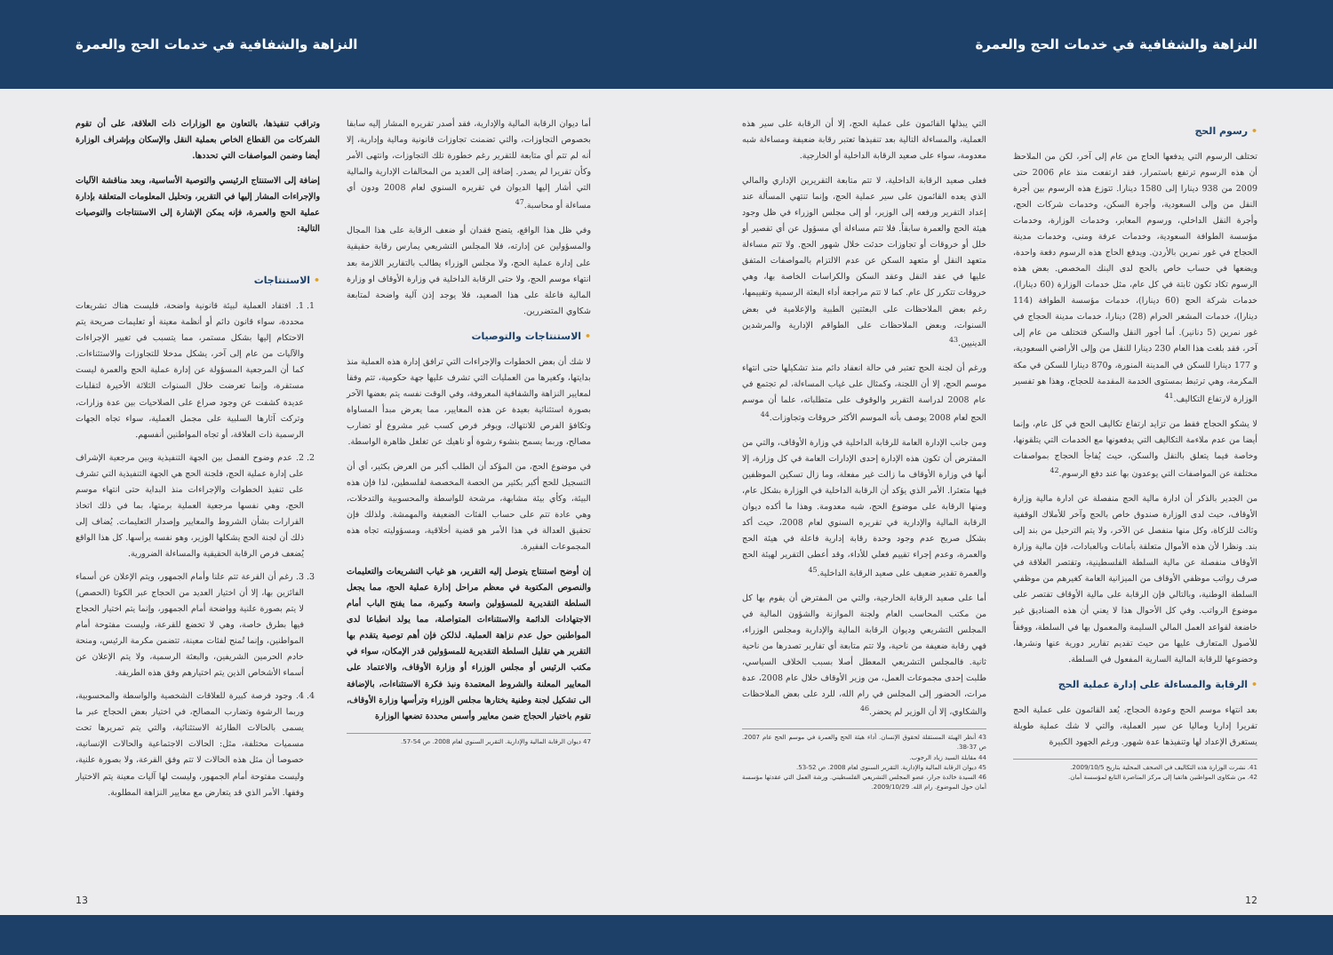النزاهة والشفافية في خدمات الحج والعمرة
النزاهة والشفافية في خدمات الحج والعمرة
• رسوم الحج
تختلف الرسوم التي يدفعها الحاج من عام إلى آخر، لكن من الملاحظ أن هذه الرسوم ترتفع باستمرار، فقد ارتفعت منذ عام 2006 حتى 2009 من 938 دينارا إلى 1580 دينارا. تتوزع هذه الرسوم بين أجرة النقل من وإلى السعودية، وأجرة السكن، وخدمات شركات الحج، وأجرة النقل الداخلي، ورسوم المعابر، وخدمات الوزارة، وخدمات مؤسسة الطوافة السعودية، وخدمات عرفة ومنى، وخدمات مدينة الحجاج في غور نمرين بالأردن. ويدفع الحاج هذه الرسوم دفعة واحدة، ويضعها في حساب خاص بالحج لدى البنك المخصص. بعض هذه الرسوم تكاد تكون ثابتة في كل عام، مثل خدمات الوزارة (60 دينارا)، خدمات شركة الحج (60 دينارا)، خدمات مؤسسة الطوافة (114 دينارا)، خدمات المشعر الحرام (28) دينارا، خدمات مدينة الحجاج في غور نمرين (5 دنانير). أما أجور النقل والسكن فتختلف من عام إلى آخر، فقد بلغت هذا العام 230 دينارا للنقل من وإلى الأراضي السعودية، و 177 دينارا للسكن في المدينة المنورة، و870 دينارا للسكن في مكة المكرمة، وهي ترتبط بمستوى الخدمة المقدمة للحجاج، وهذا هو تفسير الوزارة لارتفاع التكاليف.<sup>41</sup>
لا يشكو الحجاج فقط من تزايد ارتفاع تكاليف الحج في كل عام، وإنما أيضا من عدم ملاءمة التكاليف التي يدفعونها مع الخدمات التي يتلقونها، وخاصة فيما يتعلق بالنقل والسكن، حيث يُفاجأ الحجاج بمواصفات مختلفة عن المواصفات التي يوعدون بها عند دفع الرسوم.<sup>42</sup>
من الجدير بالذكر أن ادارة مالية الحج منفصلة عن ادارة مالية وزارة الأوقاف، حيث لدى الوزارة صندوق خاص بالحج وآخر للأملاك الوقفية وثالث للزكاة، وكل منها منفصل عن الآخر، ولا يتم الترحيل من بند إلى بند. ونظرا لأن هذه الأموال متعلقة بأمانات وبالعبادات، فإن مالية وزارة الأوقاف منفصلة عن مالية السلطة الفلسطينية، وتقتصر العلاقة في صرف رواتب موظفي الأوقاف من الميزانية العامة كغيرهم من موظفي السلطة الوطنية، وبالتالي فإن الرقابة على مالية الأوقاف تقتصر على موضوع الرواتب. وفي كل الأحوال هذا لا يعني أن هذه الصناديق غير خاضعة لقواعد العمل المالي السليمة والمعمول بها في السلطة، ووفقاً للأصول المتعارف عليها من حيث تقديم تقارير دورية عنها ونشرها، وخضوعها للرقابة المالية السارية المفعول في السلطة.
• الرقابة والمساءلة على إدارة عملية الحج
بعد انتهاء موسم الحج وعودة الحجاج، يُعد القائمون على عملية الحج تقريرا إداريا وماليا عن سير العملية، والتي لا شك عملية طويلة يستغرق الإعداد لها وتنفيذها عدة شهور. ورغم الجهود الكبيرة
41. نشرت الوزارة هذه التكاليف في الصحف المحلية بتاريخ 2009/10/5.
42. من شكاوى المواطنين هاتفيا إلى مركز المناصرة التابع لمؤسسة أمان.
التي يبذلها القائمون على عملية الحج، إلا أن الرقابة على سير هذه العملية، والمساءلة التالية بعد تنفيذها تعتبر رقابة ضعيفة ومساءلة شبه معدومة، سواء على صعيد الرقابة الداخلية أو الخارجية.
فعلى صعيد الرقابة الداخلية، لا تتم متابعة التقريرين الإداري والمالي الذي يعده القائمون على سير عملية الحج، وإنما تنتهي المسألة عند إعداد التقرير ورفعه إلى الوزير، أو إلى مجلس الوزراء في ظل وجود هيئة الحج والعمرة سابقاً. فلا تتم مساءلة أي مسؤول عن أي تقصير أو خلل أو خروقات أو تجاوزات حدثت خلال شهور الحج. ولا تتم مساءلة متعهد النقل أو متعهد السكن عن عدم الالتزام بالمواصفات المتفق عليها في عقد النقل وعقد السكن والكراسات الخاصة بها، وهي خروقات تتكرر كل عام. كما لا تتم مراجعة أداء البعثة الرسمية وتقييمها، رغم بعض الملاحظات على البعثتين الطبية والإعلامية في بعض السنوات، وبعض الملاحظات على الطواقم الإدارية والمرشدين الدينيين.<sup>43</sup>
ورغم أن لجنة الحج تعتبر في حالة انعقاد دائم منذ تشكيلها حتى انتهاء موسم الحج، إلا أن اللجنة، وكمثال على غياب المساءلة، لم تجتمع في عام 2008 لدراسة التقرير والوقوف على متطلباته، علما أن موسم الحج لعام 2008 يوصف بأنه الموسم الأكثر خروقات وتجاوزات.<sup>44</sup>
ومن جانب الإدارة العامة للرقابة الداخلية في وزارة الأوقاف، والتي من المفترض أن تكون هذه الإدارة إحدى الإدارات العامة في كل وزارة، إلا أنها في وزارة الأوقاف ما زالت غير مفعلة، وما زال تسكين الموظفين فيها متعثرا. الأمر الذي يؤكد أن الرقابة الداخلية في الوزارة بشكل عام، ومنها الرقابة على موضوع الحج، شبه معدومة. وهذا ما أكده ديوان الرقابة المالية والإدارية في تقريره السنوي لعام 2008، حيث أكد بشكل صريح عدم وجود وحدة رقابة إدارية فاعلة في هيئة الحج والعمرة، وعدم إجراء تقييم فعلي للأداء، وقد أعطى التقرير لهيئة الحج والعمرة تقدير ضعيف على صعيد الرقابة الداخلية.<sup>45</sup>
أما على صعيد الرقابة الخارجية، والتي من المفترض أن يقوم بها كل من مكتب المحاسب العام ولجنة الموازنة والشؤون المالية في المجلس التشريعي وديوان الرقابة المالية والإدارية ومجلس الوزراء، فهي رقابة ضعيفة من ناحية، ولا تتم متابعة أي تقارير تصدرها من ناحية ثانية. فالمجلس التشريعي المعطل أصلا بسبب الخلاف السياسي، طلبت إحدى مجموعات العمل، من وزير الأوقاف خلال عام 2008، عدة مرات، الحضور إلى المجلس في رام الله، للرد على بعض الملاحظات والشكاوي، إلا أن الوزير لم يحضر.<sup>46</sup>
43 أنظر الهيئة المستقلة لحقوق الإنسان. أداء هيئة الحج والعمرة في موسم الحج عام 2007. ص 37-38.
44 مقابلة السيد زياد الرجوب.
45 ديوان الرقابة المالية والإدارية. التقرير السنوي لعام 2008. ص 52-53.
46 السيدة خالدة جرار، عضو المجلس التشريعي الفلسطيني. ورشة العمل التي عقدتها مؤسسة أمان حول الموضوع. رام الله. 2009/10/29.
12
أما ديوان الرقابة المالية والإدارية، فقد أصدر تقريره المشار إليه سابقا بخصوص التجاوزات، والتي تضمنت تجاوزات قانونية ومالية وإدارية، إلا أنه لم تتم أي متابعة للتقرير رغم خطورة تلك التجاوزات، وانتهى الأمر وكأن تقريرا لم يصدر. إضافة إلى العديد من المخالفات الإدارية والمالية التي أشار إليها الديوان في تقريره السنوي لعام 2008 ودون أي مساءلة أو محاسبة.<sup>47</sup>
وفي ظل هذا الواقع، يتضح فقدان أو ضعف الرقابة على هذا المجال والمسؤولين عن إدارته، فلا المجلس التشريعي يمارس رقابة حقيقية على إدارة عملية الحج، ولا مجلس الوزراء يطالب بالتقارير اللازمة بعد انتهاء موسم الحج، ولا حتى الرقابة الداخلية في وزارة الأوقاف او وزارة المالية فاعلة على هذا الصعيد، فلا يوجد إذن آلية واضحة لمتابعة شكاوي المتضررين.
• الاستنتاجات والتوصيات
لا شك أن بعض الخطوات والإجراءات التي ترافق إدارة هذه العملية منذ بدايتها، وكغيرها من العمليات التي تشرف عليها جهة حكومية، تتم وفقا لمعايير النزاهة والشفافية المعروفة، وفي الوقت نفسه يتم بعضها الآخر بصورة استثنائية بعيدة عن هذه المعايير، مما يعرض مبدأ المساواة وتكافؤ الفرص للانتهاك، ويوفر فرص كسب غير مشروع أو تضارب مصالح، وربما يسمح بنشوء رشوة أو ناهيك عن تغلغل ظاهرة الواسطة.
في موضوع الحج، من المؤكد أن الطلب أكبر من العرض بكثير، أي أن التسجيل للحج أكبر بكثير من الحصة المخصصة لفلسطين، لذا فإن هذه البيئة، وكأي بيئة مشابهة، مرشحة للواسطة والمحسوبية والتدخلات، وهي عادة تتم على حساب الفئات الضعيفة والمهمشة. ولذلك فإن تحقيق العدالة في هذا الأمر هو قضية أخلاقية، ومسؤوليته تجاه هذه المجموعات الفقيرة.
إن أوضح استنتاج يتوصل إليه التقرير، هو غياب التشريعات والتعليمات والنصوص المكتوبة في معظم مراحل إدارة عملية الحج، مما يجعل السلطة التقديرية للمسؤولين واسعة وكبيرة، مما يفتح الباب أمام الاجتهادات الدائمة والاستثناءات المتواصلة، مما يولد انطباعا لدى المواطنين حول عدم نزاهة العملية. لذلكن فإن أهم توصية يتقدم بها التقرير هي تقليل السلطة التقديرية للمسؤولين قدر الإمكان، سواء في مكتب الرئيس أو مجلس الوزراء أو وزارة الأوقاف، والاعتماد على المعايير المعلنة والشروط المعتمدة ونبذ فكرة الاستثناءات، بالإضافة الى تشكيل لجنة وطنية يختارها مجلس الوزراء وترأسها وزارة الأوقاف، تقوم باختيار الحجاج ضمن معايير وأسس محددة تضعها الوزارة
47 ديوان الرقابة المالية والإدارية. التقرير السنوي لعام 2008. ص 54-57.
وتراقب تنفيذها، بالتعاون مع الوزارات ذات العلاقة، على أن تقوم الشركات من القطاع الخاص بعملية النقل والإسكان وبإشراف الوزارة أيضا وضمن المواصفات التي تحددها.
إضافة إلى الاستنتاج الرئيسي والتوصية الأساسية، وبعد مناقشة الآليات والإجراءات المشار إليها في التقرير، وتحليل المعلومات المتعلقة بإدارة عملية الحج والعمرة، فإنه يمكن الإشارة إلى الاستنتاجات والتوصيات التالية:
• الاستنتاجات
1. 1. افتقاد العملية لبيئة قانونية واضحة، فليست هناك تشريعات محددة، سواء قانون دائم أو أنظمة معينة أو تعليمات صريحة يتم الاحتكام إليها بشكل مستمر، مما يتسبب في تغيير الإجراءات والآليات من عام إلى آخر، يشكل مدخلا للتجاوزات والاستثناءات. كما أن المرجعية المسؤولة عن إدارة عملية الحج والعمرة ليست مستقرة، وإنما تعرضت خلال السنوات الثلاثة الأخيرة لتقلبات عديدة كشفت عن وجود صراع على الصلاحيات بين عدة وزارات، وتركت آثارها السلبية على مجمل العملية، سواء تجاه الجهات الرسمية ذات العلاقة، أو تجاه المواطنين أنفسهم.
2. 2. عدم وضوح الفصل بين الجهة التنفيذية وبين مرجعية الإشراف على إدارة عملية الحج، فلجنة الحج هي الجهة التنفيذية التي تشرف على تنفيذ الخطوات والإجراءات منذ البداية حتى انتهاء موسم الحج، وهي نفسها مرجعية العملية برمتها، بما في ذلك اتخاذ القرارات بشأن الشروط والمعايير وإصدار التعليمات. يُضاف إلى ذلك أن لجنة الحج يشكلها الوزير، وهو نفسه يرأسها. كل هذا الواقع يُضعف فرص الرقابة الحقيقية والمساءلة الضرورية.
3. 3. رغم أن القرعة تتم علنا وأمام الجمهور، ويتم الإعلان عن أسماء الفائزين بها، إلا أن اختيار العديد من الحجاج عبر الكوتا (الحصص) لا يتم بصورة علنية وواضحة أمام الجمهور، وإنما يتم اختيار الحجاج فيها بطرق خاصة، وهي لا تخضع للقرعة، وليست مفتوحة أمام المواطنين، وإنما تُمنح لفئات معينة، تتضمن مكرمة الرئيس، ومنحة خادم الحرمين الشريفين، والبعثة الرسمية، ولا يتم الإعلان عن أسماء الأشخاص الذين يتم اختيارهم وفق هذه الطريقة.
4. 4. وجود فرصة كبيرة للعلاقات الشخصية والواسطة والمحسوبية، وربما الرشوة وتضارب المصالح، في اختيار بعض الحجاج عبر ما يسمى بالحالات الطارئة الاستثنائية، والتي يتم تمريرها تحت مسميات مختلفة، مثل: الحالات الاجتماعية والحالات الإنسانية، خصوصا أن مثل هذه الحالات لا تتم وفق القرعة، ولا بصورة علنية، وليست مفتوحة أمام الجمهور، وليست لها آليات معينة يتم الاختيار وفقها. الأمر الذي قد يتعارض مع معايير النزاهة المطلوبة.
13